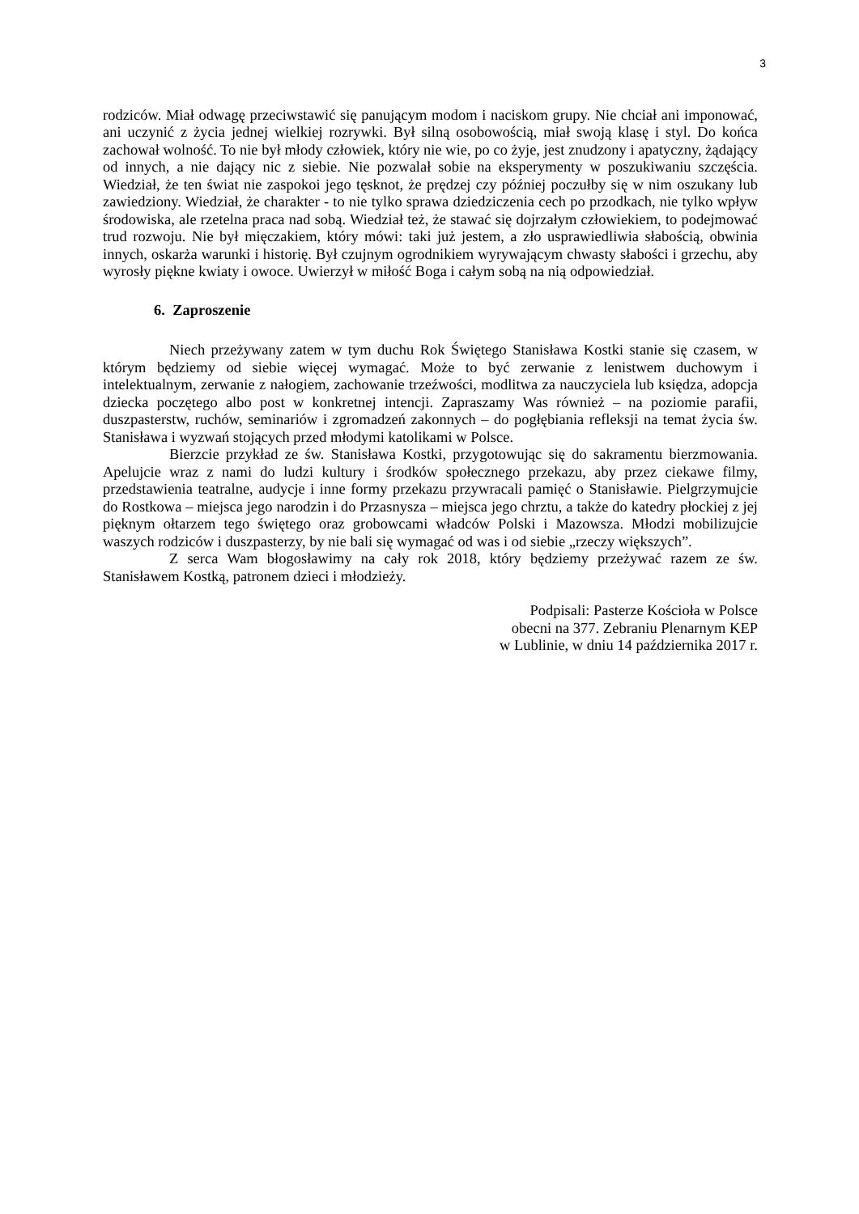3
rodziców. Miał odwagę przeciwstawić się panującym modom i naciskom grupy. Nie chciał ani imponować, ani uczynić z życia jednej wielkiej rozrywki. Był silną osobowością, miał swoją klasę i styl. Do końca zachował wolność. To nie był młody człowiek, który nie wie, po co żyje, jest znudzony i apatyczny, żądający od innych, a nie dający nic z siebie. Nie pozwalał sobie na eksperymenty w poszukiwaniu szczęścia. Wiedział, że ten świat nie zaspokoi jego tęsknot, że prędzej czy później poczułby się w nim oszukany lub zawiedziony. Wiedział, że charakter - to nie tylko sprawa dziedziczenia cech po przodkach, nie tylko wpływ środowiska, ale rzetelna praca nad sobą. Wiedział też, że stawać się dojrzałym człowiekiem, to podejmować trud rozwoju. Nie był mięczakiem, który mówi: taki już jestem, a zło usprawiedliwia słabością, obwinia innych, oskarża warunki i historię. Był czujnym ogrodnikiem wyrywającym chwasty słabości i grzechu, aby wyrosły piękne kwiaty i owoce. Uwierzył w miłość Boga i całym sobą na nią odpowiedział.
6. Zaproszenie
Niech przeżywany zatem w tym duchu Rok Świętego Stanisława Kostki stanie się czasem, w którym będziemy od siebie więcej wymagać. Może to być zerwanie z lenistwem duchowym i intelektualnym, zerwanie z nałogiem, zachowanie trzeźwości, modlitwa za nauczyciela lub księdza, adopcja dziecka poczętego albo post w konkretnej intencji. Zapraszamy Was również – na poziomie parafii, duszpasterstw, ruchów, seminariów i zgromadzeń zakonnych – do pogłębiania refleksji na temat życia św. Stanisława i wyzwań stojących przed młodymi katolikami w Polsce.
Bierzcie przykład ze św. Stanisława Kostki, przygotowując się do sakramentu bierzmowania. Apelujcie wraz z nami do ludzi kultury i środków społecznego przekazu, aby przez ciekawe filmy, przedstawienia teatralne, audycje i inne formy przekazu przywracali pamięć o Stanisławie. Pielgrzymujcie do Rostkowa – miejsca jego narodzin i do Przasnysza – miejsca jego chrztu, a także do katedry płockiej z jej pięknym ołtarzem tego świętego oraz grobowcami władców Polski i Mazowsza. Młodzi mobilizujcie waszych rodziców i duszpasterzy, by nie bali się wymagać od was i od siebie „rzeczy większych”.
Z serca Wam błogosławimy na cały rok 2018, który będziemy przeżywać razem ze św. Stanisławem Kostką, patronem dzieci i młodzieży.
Podpisali: Pasterze Kościoła w Polsce
obecni na 377. Zebraniu Plenarnym KEP
w Lublinie, w dniu 14 października 2017 r.